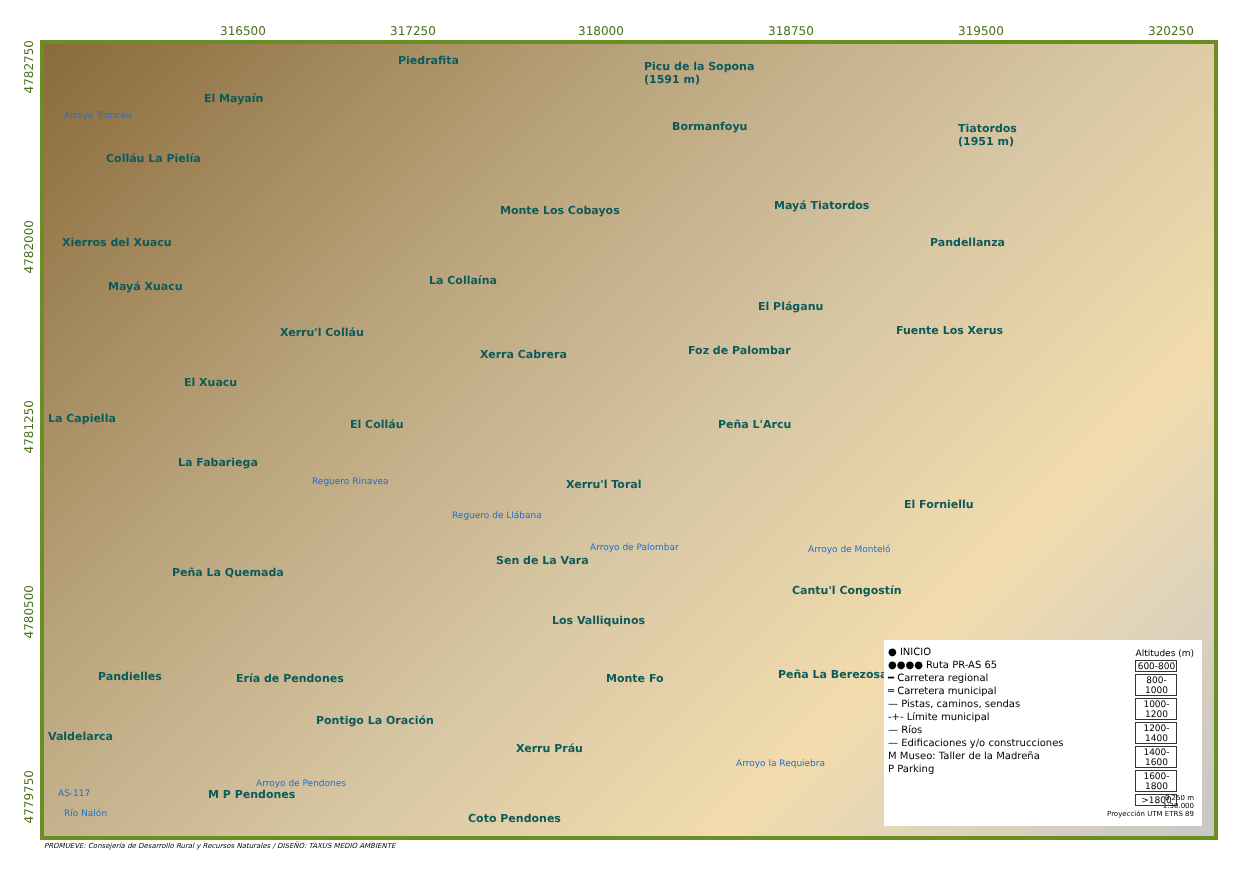316500 317250 318000 318750 319500 320250
4782750
4782000
4781250
4780500
4779750
Piedrafita
Picu de la Sopona
(1591 m)
Arroyo Troncáu
El Mayaín
Bormanfoyu
Tiatordos
(1951 m)
Colláu La Pielía
Mayá Tiatordos
Monte Los Cobayos
Xierros del Xuacu Pandellanza
La Collaína
Mayá Xuacu
El Pláganu
Xerru'l Colláu Fuente Los Xerus
Foz de Palombar
Xerra Cabrera
El Xuacu
La Capiella El Colláu Peña L'Arcu
La Fabariega
Reguero Rinavea Xerru'l Toral
El Forniellu
Reguero de Llábana
Arroyo de Palombar Arroyo de Monteló
Sen de La Vara
Peña La Quemada
Cantu'l Congostín
Los Valliquinos
Pandielles Ería de Pendones Monte Fo Peña La Berezosa
Pontigo La Oración
Valdelarca
Xerru Práu
Arroyo la Requiebra
Arroyo de Pendones
AS-117 M P Pendones
Río Nalón Coto Pendones
● INICIO
●●●● Ruta PR-AS 65
━ Carretera regional
═ Carretera municipal
— Pistas, caminos, sendas
-+- Límite municipal
— Ríos
— Edificaciones y/o construcciones
M Museo: Taller de la Madreña
P Parking
Altitudes (m)
600-800
800-1000
1000-1200
1200-1400
1400-1600
1600-1800
>1800
0 250 m
1:30.000
Proyección UTM ETRS 89
PROMUEVE: Consejería de Desarrollo Rural y Recursos Naturales / DISEÑO: TAXUS MEDIO AMBIENTE